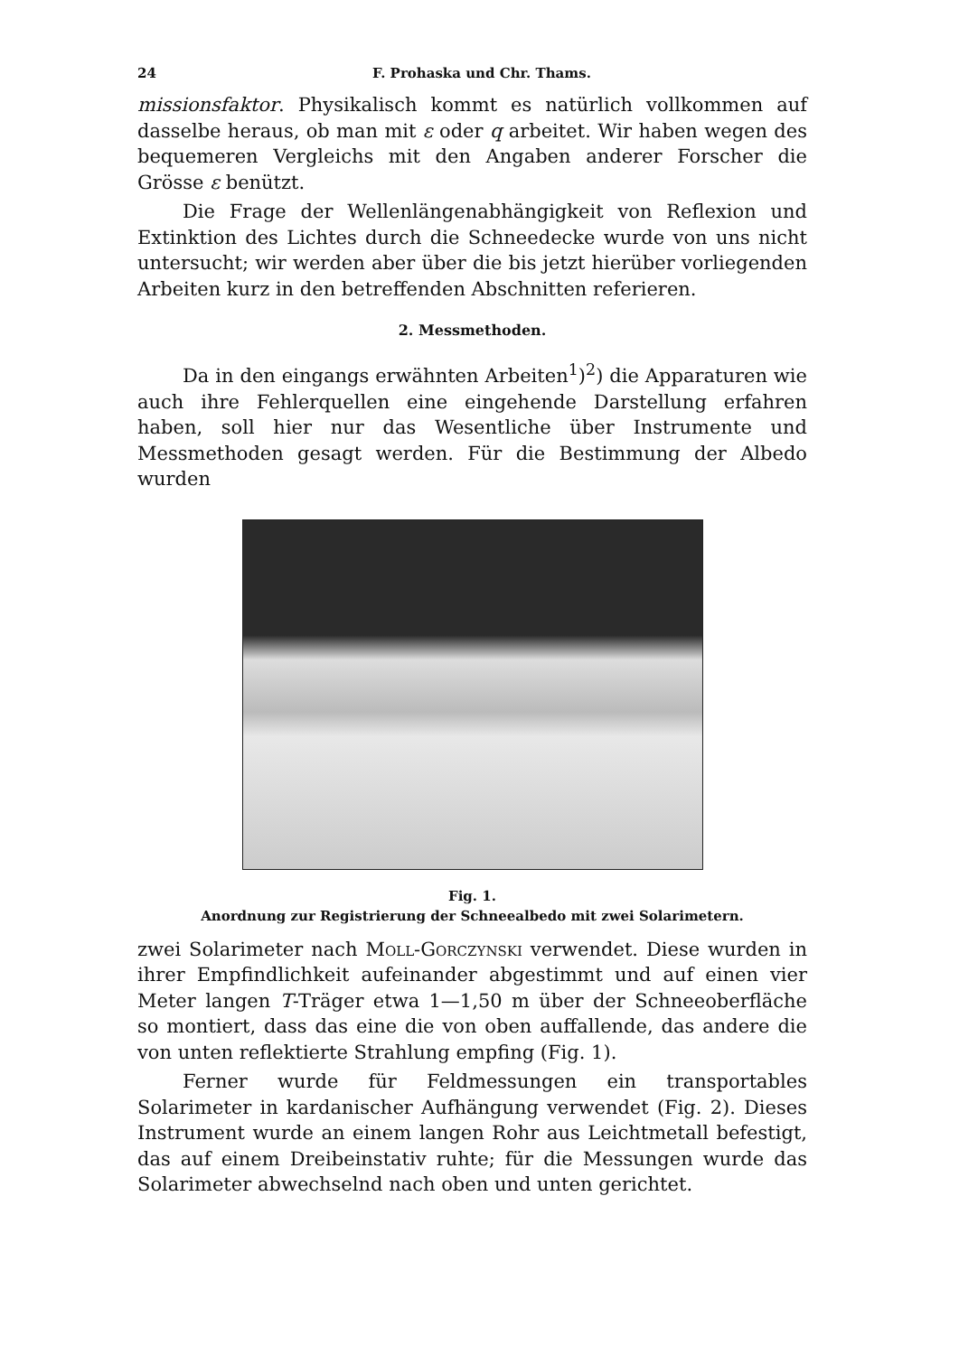24 F. Prohaska und Chr. Thams.
missionsfaktor. Physikalisch kommt es natürlich vollkommen auf dasselbe heraus, ob man mit ε oder q arbeitet. Wir haben wegen des bequemeren Vergleichs mit den Angaben anderer Forscher die Grösse ε benützt.
Die Frage der Wellenlängenabhängigkeit von Reflexion und Extinktion des Lichtes durch die Schneedecke wurde von uns nicht untersucht; wir werden aber über die bis jetzt hierüber vorliegenden Arbeiten kurz in den betreffenden Abschnitten referieren.
2. Messmethoden.
Da in den eingangs erwähnten Arbeiten<sup>1</sup>)<sup>2</sup>) die Apparaturen wie auch ihre Fehlerquellen eine eingehende Darstellung erfahren haben, soll hier nur das Wesentliche über Instrumente und Messmethoden gesagt werden. Für die Bestimmung der Albedo wurden
Fig. 1.
Anordnung zur Registrierung der Schneealbedo mit zwei Solarimetern.
zwei Solarimeter nach Moll-Gorczynski verwendet. Diese wurden in ihrer Empfindlichkeit aufeinander abgestimmt und auf einen vier Meter langen T-Träger etwa 1—1,50 m über der Schneeoberfläche so montiert, dass das eine die von oben auffallende, das andere die von unten reflektierte Strahlung empfing (Fig. 1).
Ferner wurde für Feldmessungen ein transportables Solarimeter in kardanischer Aufhängung verwendet (Fig. 2). Dieses Instrument wurde an einem langen Rohr aus Leichtmetall befestigt, das auf einem Dreibeinstativ ruhte; für die Messungen wurde das Solarimeter abwechselnd nach oben und unten gerichtet.